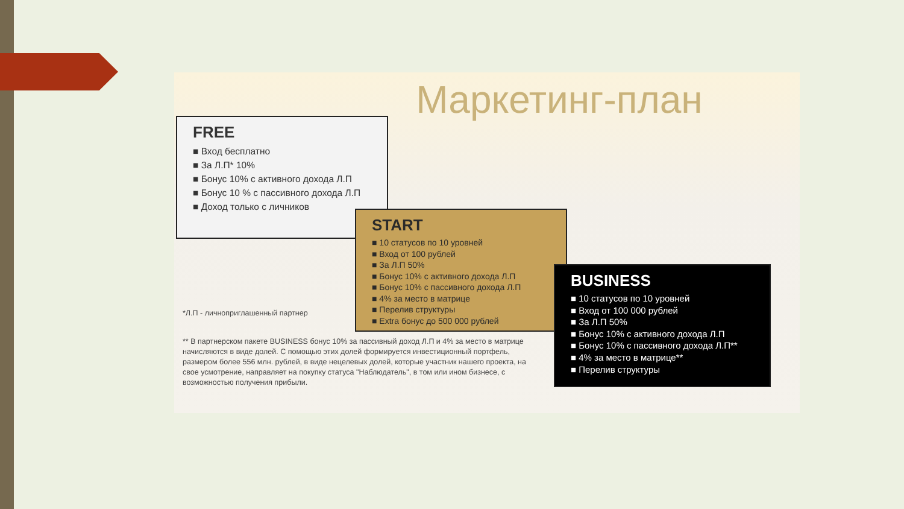Маркетинг-план
FREE
■ Вход бесплатно
■ За Л.П* 10%
■ Бонус 10% с активного дохода Л.П
■ Бонус 10 % с пассивного дохода Л.П
■ Доход только с личников
*Л.П - личноприглашенный партнер
** В партнерском пакете BUSINESS бонус 10% за пассивный доход Л.П и 4% за место в матрице начисляются в виде долей. С помощью этих долей формируется инвестиционный портфель, размером более 556 млн. рублей, в виде нецелевых долей, которые участник нашего проекта, на свое усмотрение, направляет на покупку статуса "Наблюдатель", в том или ином бизнесе, с возможностью получения прибыли.
START
■ 10 статусов по 10 уровней
■ Вход от 100 рублей
■ За Л.П 50%
■ Бонус 10% с активного дохода Л.П
■ Бонус 10% с пассивного дохода Л.П
■ 4% за место в матрице
■ Перелив структуры
■ Extra бонус до 500 000 рублей
BUSINESS
■ 10 статусов по 10 уровней
■ Вход от 100 000 рублей
■ За Л.П 50%
■ Бонус 10% с активного дохода Л.П
■ Бонус 10% с пассивного дохода Л.П**
■ 4% за место в матрице**
■ Перелив структуры